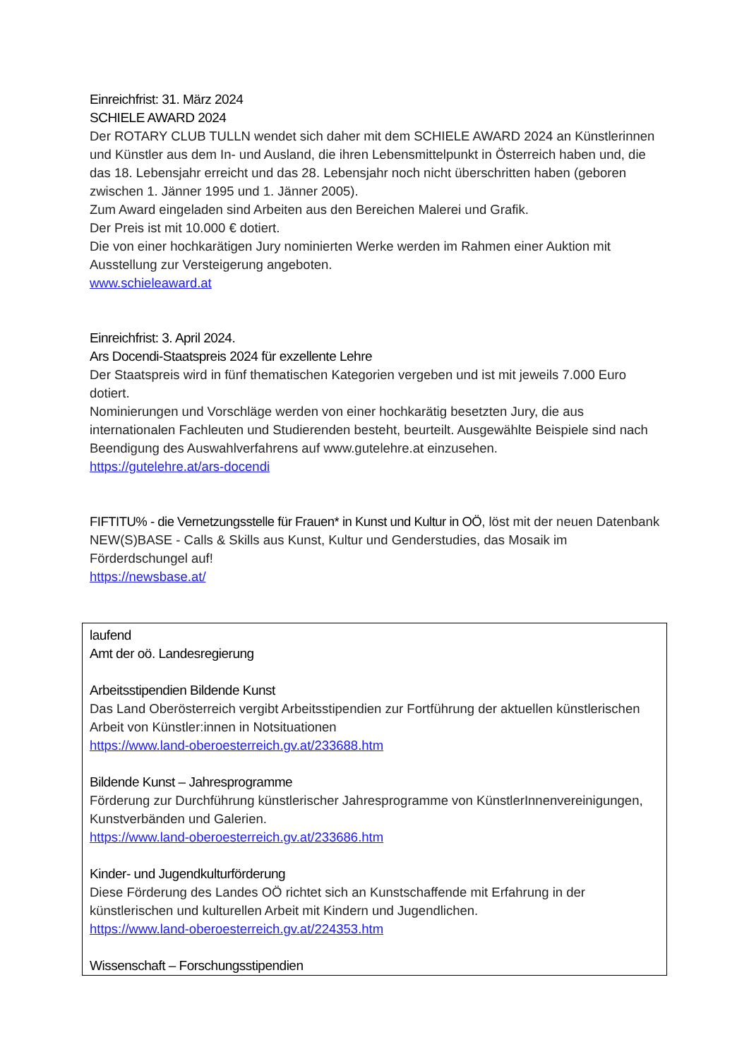Einreichfrist: 31. März 2024
SCHIELE AWARD 2024
Der ROTARY CLUB TULLN wendet sich daher mit dem SCHIELE AWARD 2024 an Künstlerinnen und Künstler aus dem In- und Ausland, die ihren Lebensmittelpunkt in Österreich haben und, die das 18. Lebensjahr erreicht und das 28. Lebensjahr noch nicht überschritten haben (geboren zwischen 1. Jänner 1995 und 1. Jänner 2005).
Zum Award eingeladen sind Arbeiten aus den Bereichen Malerei und Grafik.
Der Preis ist mit 10.000 € dotiert.
Die von einer hochkarätigen Jury nominierten Werke werden im Rahmen einer Auktion mit Ausstellung zur Versteigerung angeboten.
www.schieleaward.at
Einreichfrist: 3. April 2024.
Ars Docendi-Staatspreis 2024 für exzellente Lehre
Der Staatspreis wird in fünf thematischen Kategorien vergeben und ist mit jeweils 7.000 Euro dotiert.
Nominierungen und Vorschläge werden von einer hochkarätig besetzten Jury, die aus internationalen Fachleuten und Studierenden besteht, beurteilt. Ausgewählte Beispiele sind nach Beendigung des Auswahlverfahrens auf www.gutelehre.at einzusehen.
https://gutelehre.at/ars-docendi
FIFTITU% - die Vernetzungsstelle für Frauen* in Kunst und Kultur in OÖ, löst mit der neuen Datenbank NEW(S)BASE - Calls & Skills aus Kunst, Kultur und Genderstudies, das Mosaik im Förderdschungel auf!
https://newsbase.at/
laufend
Amt der oö. Landesregierung
Arbeitsstipendien Bildende Kunst
Das Land Oberösterreich vergibt Arbeitsstipendien zur Fortführung der aktuellen künstlerischen Arbeit von Künstler:innen in Notsituationen
https://www.land-oberoesterreich.gv.at/233688.htm
Bildende Kunst – Jahresprogramme
Förderung zur Durchführung künstlerischer Jahresprogramme von KünstlerInnenvereinigungen, Kunstverbänden und Galerien.
https://www.land-oberoesterreich.gv.at/233686.htm
Kinder- und Jugendkulturförderung
Diese Förderung des Landes OÖ richtet sich an Kunstschaffende mit Erfahrung in der künstlerischen und kulturellen Arbeit mit Kindern und Jugendlichen.
https://www.land-oberoesterreich.gv.at/224353.htm
Wissenschaft – Forschungsstipendien